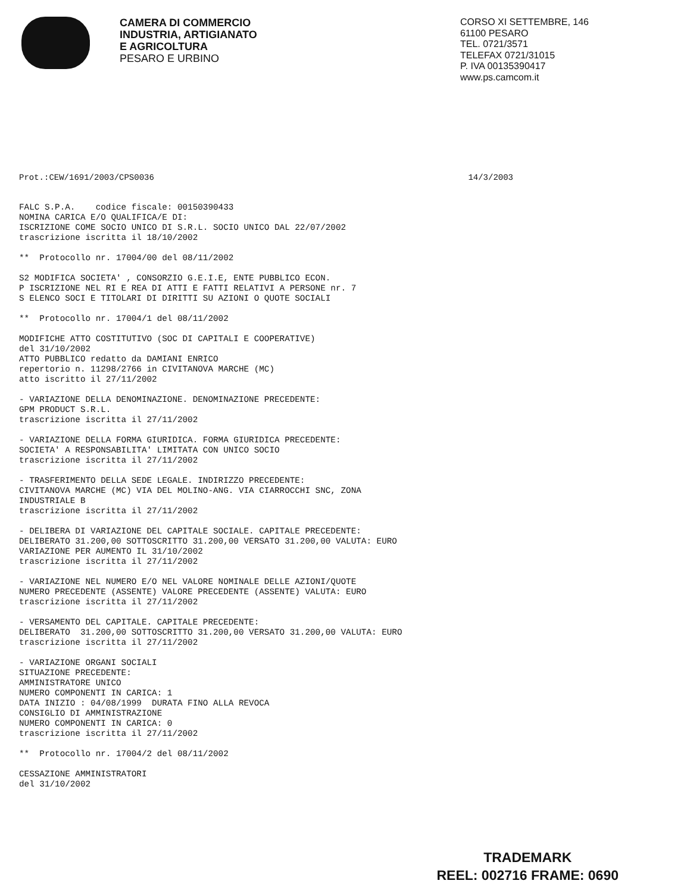CAMERA DI COMMERCIO
INDUSTRIA, ARTIGIANATO
E AGRICOLTURA
PESARO E URBINO
CORSO XI SETTEMBRE, 146
61100 PESARO
TEL. 0721/3571
TELEFAX 0721/31015
P. IVA 00135390417
www.ps.camcom.it
Prot.:CEW/1691/2003/CPS0036 14/3/2003
FALC S.P.A.    codice fiscale: 00150390433
NOMINA CARICA E/O QUALIFICA/E DI:
ISCRIZIONE COME SOCIO UNICO DI S.R.L. SOCIO UNICO DAL 22/07/2002
trascrizione iscritta il 18/10/2002

**  Protocollo nr. 17004/00 del 08/11/2002

S2 MODIFICA SOCIETA' , CONSORZIO G.E.I.E, ENTE PUBBLICO ECON.
P ISCRIZIONE NEL RI E REA DI ATTI E FATTI RELATIVI A PERSONE nr. 7
S ELENCO SOCI E TITOLARI DI DIRITTI SU AZIONI O QUOTE SOCIALI

**  Protocollo nr. 17004/1 del 08/11/2002

MODIFICHE ATTO COSTITUTIVO (SOC DI CAPITALI E COOPERATIVE)
del 31/10/2002
ATTO PUBBLICO redatto da DAMIANI ENRICO
repertorio n. 11298/2766 in CIVITANOVA MARCHE (MC)
atto iscritto il 27/11/2002

- VARIAZIONE DELLA DENOMINAZIONE. DENOMINAZIONE PRECEDENTE:
GPM PRODUCT S.R.L.
trascrizione iscritta il 27/11/2002

- VARIAZIONE DELLA FORMA GIURIDICA. FORMA GIURIDICA PRECEDENTE:
SOCIETA' A RESPONSABILITA' LIMITATA CON UNICO SOCIO
trascrizione iscritta il 27/11/2002

- TRASFERIMENTO DELLA SEDE LEGALE. INDIRIZZO PRECEDENTE:
CIVITANOVA MARCHE (MC) VIA DEL MOLINO-ANG. VIA CIARROCCHI SNC, ZONA
INDUSTRIALE B
trascrizione iscritta il 27/11/2002

- DELIBERA DI VARIAZIONE DEL CAPITALE SOCIALE. CAPITALE PRECEDENTE:
DELIBERATO 31.200,00 SOTTOSCRITTO 31.200,00 VERSATO 31.200,00 VALUTA: EURO
VARIAZIONE PER AUMENTO IL 31/10/2002
trascrizione iscritta il 27/11/2002

- VARIAZIONE NEL NUMERO E/O NEL VALORE NOMINALE DELLE AZIONI/QUOTE
NUMERO PRECEDENTE (ASSENTE) VALORE PRECEDENTE (ASSENTE) VALUTA: EURO
trascrizione iscritta il 27/11/2002

- VERSAMENTO DEL CAPITALE. CAPITALE PRECEDENTE:
DELIBERATO  31.200,00 SOTTOSCRITTO 31.200,00 VERSATO 31.200,00 VALUTA: EURO
trascrizione iscritta il 27/11/2002

- VARIAZIONE ORGANI SOCIALI
SITUAZIONE PRECEDENTE:
AMMINISTRATORE UNICO
NUMERO COMPONENTI IN CARICA: 1
DATA INIZIO : 04/08/1999  DURATA FINO ALLA REVOCA
CONSIGLIO DI AMMINISTRAZIONE
NUMERO COMPONENTI IN CARICA: 0
trascrizione iscritta il 27/11/2002

**  Protocollo nr. 17004/2 del 08/11/2002

CESSAZIONE AMMINISTRATORI
del 31/10/2002
TRADEMARK
REEL: 002716 FRAME: 0690